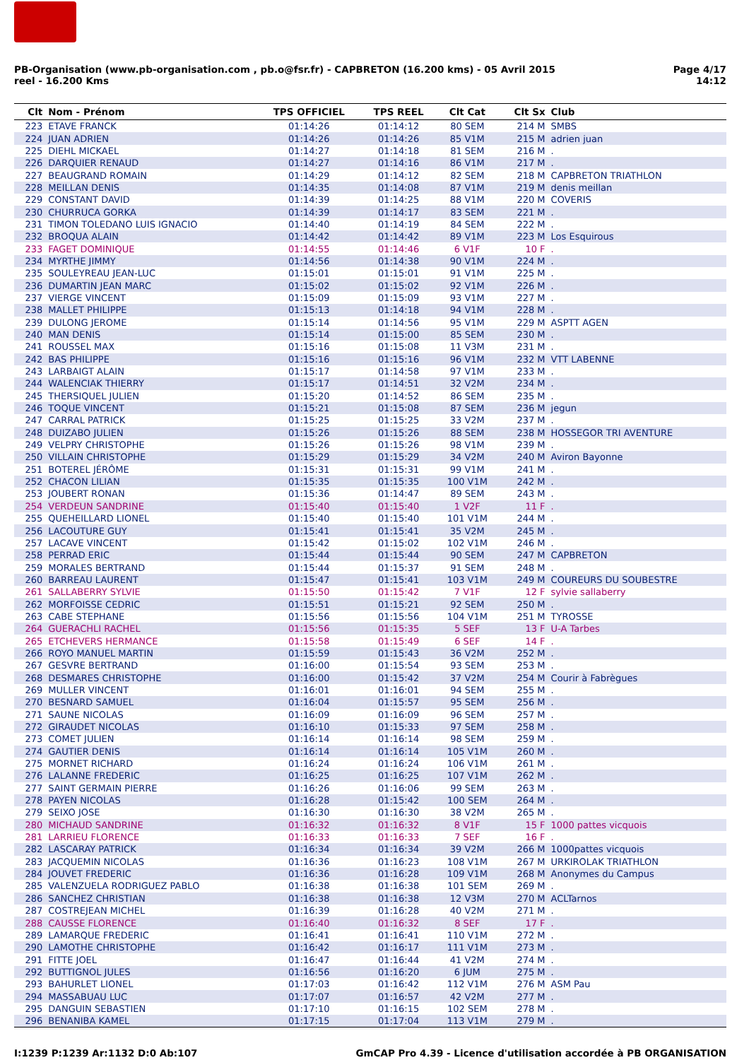PB-Organisation (www.pb-organisation.com , pb.o@fsr.fr) - CAPBRETON (16.200 kms) - 05 Avril 2015
reel - 16.200 Kms
Page 4/17
14:12
| Clt | Nom - Prénom | TPS OFFICIEL | TPS REEL | Clt Cat | Clt Sx | Club |
| --- | --- | --- | --- | --- | --- | --- |
| 223 | ETAVE FRANCK | 01:14:26 | 01:14:12 | 80 SEM | 214 M | SMBS |
| 224 | JUAN ADRIEN | 01:14:26 | 01:14:26 | 85 V1M | 215 M | adrien juan |
| 225 | DIEHL MICKAEL | 01:14:27 | 01:14:18 | 81 SEM | 216 M | . |
| 226 | DARQUIER RENAUD | 01:14:27 | 01:14:16 | 86 V1M | 217 M | . |
| 227 | BEAUGRAND ROMAIN | 01:14:29 | 01:14:12 | 82 SEM | 218 M | CAPBRETON TRIATHLON |
| 228 | MEILLAN DENIS | 01:14:35 | 01:14:08 | 87 V1M | 219 M | denis meillan |
| 229 | CONSTANT DAVID | 01:14:39 | 01:14:25 | 88 V1M | 220 M | COVERIS |
| 230 | CHURRUCA GORKA | 01:14:39 | 01:14:17 | 83 SEM | 221 M | . |
| 231 | TIMON TOLEDANO LUIS IGNACIO | 01:14:40 | 01:14:19 | 84 SEM | 222 M | . |
| 232 | BROQUA ALAIN | 01:14:42 | 01:14:42 | 89 V1M | 223 M | Los Esquirous |
| 233 | FAGET DOMINIQUE | 01:14:55 | 01:14:46 | 6 V1F | 10 F | . |
| 234 | MYRTHE JIMMY | 01:14:56 | 01:14:38 | 90 V1M | 224 M | . |
| 235 | SOULEYREAU JEAN-LUC | 01:15:01 | 01:15:01 | 91 V1M | 225 M | . |
| 236 | DUMARTIN JEAN MARC | 01:15:02 | 01:15:02 | 92 V1M | 226 M | . |
| 237 | VIERGE VINCENT | 01:15:09 | 01:15:09 | 93 V1M | 227 M | . |
| 238 | MALLET PHILIPPE | 01:15:13 | 01:14:18 | 94 V1M | 228 M | . |
| 239 | DULONG JEROME | 01:15:14 | 01:14:56 | 95 V1M | 229 M | ASPTT AGEN |
| 240 | MAN DENIS | 01:15:14 | 01:15:00 | 85 SEM | 230 M | . |
| 241 | ROUSSEL MAX | 01:15:16 | 01:15:08 | 11 V3M | 231 M | . |
| 242 | BAS PHILIPPE | 01:15:16 | 01:15:16 | 96 V1M | 232 M | VTT LABENNE |
| 243 | LARBAIGT ALAIN | 01:15:17 | 01:14:58 | 97 V1M | 233 M | . |
| 244 | WALENCIAK THIERRY | 01:15:17 | 01:14:51 | 32 V2M | 234 M | . |
| 245 | THERSIQUEL JULIEN | 01:15:20 | 01:14:52 | 86 SEM | 235 M | . |
| 246 | TOQUE VINCENT | 01:15:21 | 01:15:08 | 87 SEM | 236 M | jegun |
| 247 | CARRAL PATRICK | 01:15:25 | 01:15:25 | 33 V2M | 237 M | . |
| 248 | DUIZABO JULIEN | 01:15:26 | 01:15:26 | 88 SEM | 238 M | HOSSEGOR TRI AVENTURE |
| 249 | VELPRY CHRISTOPHE | 01:15:26 | 01:15:26 | 98 V1M | 239 M | . |
| 250 | VILLAIN CHRISTOPHE | 01:15:29 | 01:15:29 | 34 V2M | 240 M | Aviron Bayonne |
| 251 | BOTEREL JÉRÔME | 01:15:31 | 01:15:31 | 99 V1M | 241 M | . |
| 252 | CHACON LILIAN | 01:15:35 | 01:15:35 | 100 V1M | 242 M | . |
| 253 | JOUBERT RONAN | 01:15:36 | 01:14:47 | 89 SEM | 243 M | . |
| 254 | VERDEUN SANDRINE | 01:15:40 | 01:15:40 | 1 V2F | 11 F | . |
| 255 | QUEHEILLARD LIONEL | 01:15:40 | 01:15:40 | 101 V1M | 244 M | . |
| 256 | LACOUTURE GUY | 01:15:41 | 01:15:41 | 35 V2M | 245 M | . |
| 257 | LACAVE VINCENT | 01:15:42 | 01:15:02 | 102 V1M | 246 M | . |
| 258 | PERRAD ERIC | 01:15:44 | 01:15:44 | 90 SEM | 247 M | CAPBRETON |
| 259 | MORALES BERTRAND | 01:15:44 | 01:15:37 | 91 SEM | 248 M | . |
| 260 | BARREAU LAURENT | 01:15:47 | 01:15:41 | 103 V1M | 249 M | COUREURS DU SOUBESTRE |
| 261 | SALLABERRY SYLVIE | 01:15:50 | 01:15:42 | 7 V1F | 12 F | sylvie sallaberry |
| 262 | MORFOISSE CEDRIC | 01:15:51 | 01:15:21 | 92 SEM | 250 M | . |
| 263 | CABE STEPHANE | 01:15:56 | 01:15:56 | 104 V1M | 251 M | TYROSSE |
| 264 | GUERACHLI RACHEL | 01:15:56 | 01:15:35 | 5 SEF | 13 F | U-A Tarbes |
| 265 | ETCHEVERS HERMANCE | 01:15:58 | 01:15:49 | 6 SEF | 14 F | . |
| 266 | ROYO MANUEL MARTIN | 01:15:59 | 01:15:43 | 36 V2M | 252 M | . |
| 267 | GESVRE BERTRAND | 01:16:00 | 01:15:54 | 93 SEM | 253 M | . |
| 268 | DESMARES CHRISTOPHE | 01:16:00 | 01:15:42 | 37 V2M | 254 M | Courir à Fabrègues |
| 269 | MULLER VINCENT | 01:16:01 | 01:16:01 | 94 SEM | 255 M | . |
| 270 | BESNARD SAMUEL | 01:16:04 | 01:15:57 | 95 SEM | 256 M | . |
| 271 | SAUNE NICOLAS | 01:16:09 | 01:16:09 | 96 SEM | 257 M | . |
| 272 | GIRAUDET NICOLAS | 01:16:10 | 01:15:33 | 97 SEM | 258 M | . |
| 273 | COMET JULIEN | 01:16:14 | 01:16:14 | 98 SEM | 259 M | . |
| 274 | GAUTIER DENIS | 01:16:14 | 01:16:14 | 105 V1M | 260 M | . |
| 275 | MORNET RICHARD | 01:16:24 | 01:16:24 | 106 V1M | 261 M | . |
| 276 | LALANNE FREDERIC | 01:16:25 | 01:16:25 | 107 V1M | 262 M | . |
| 277 | SAINT GERMAIN PIERRE | 01:16:26 | 01:16:06 | 99 SEM | 263 M | . |
| 278 | PAYEN NICOLAS | 01:16:28 | 01:15:42 | 100 SEM | 264 M | . |
| 279 | SEIXO JOSE | 01:16:30 | 01:16:30 | 38 V2M | 265 M | . |
| 280 | MICHAUD SANDRINE | 01:16:32 | 01:16:32 | 8 V1F | 15 F | 1000 pattes vicquois |
| 281 | LARRIEU FLORENCE | 01:16:33 | 01:16:33 | 7 SEF | 16 F | . |
| 282 | LASCARAY PATRICK | 01:16:34 | 01:16:34 | 39 V2M | 266 M | 1000pattes vicquois |
| 283 | JACQUEMIN NICOLAS | 01:16:36 | 01:16:23 | 108 V1M | 267 M | URKIROLAK TRIATHLON |
| 284 | JOUVET FREDERIC | 01:16:36 | 01:16:28 | 109 V1M | 268 M | Anonymes du Campus |
| 285 | VALENZUELA RODRIGUEZ PABLO | 01:16:38 | 01:16:38 | 101 SEM | 269 M | . |
| 286 | SANCHEZ CHRISTIAN | 01:16:38 | 01:16:38 | 12 V3M | 270 M | ACLTarnos |
| 287 | COSTREJEAN MICHEL | 01:16:39 | 01:16:28 | 40 V2M | 271 M | . |
| 288 | CAUSSE FLORENCE | 01:16:40 | 01:16:32 | 8 SEF | 17 F | . |
| 289 | LAMARQUE FREDERIC | 01:16:41 | 01:16:41 | 110 V1M | 272 M | . |
| 290 | LAMOTHE CHRISTOPHE | 01:16:42 | 01:16:17 | 111 V1M | 273 M | . |
| 291 | FITTE JOEL | 01:16:47 | 01:16:44 | 41 V2M | 274 M | . |
| 292 | BUTTIGNOL JULES | 01:16:56 | 01:16:20 | 6 JUM | 275 M | . |
| 293 | BAHURLET LIONEL | 01:17:03 | 01:16:42 | 112 V1M | 276 M | ASM Pau |
| 294 | MASSABUAU LUC | 01:17:07 | 01:16:57 | 42 V2M | 277 M | . |
| 295 | DANGUIN SEBASTIEN | 01:17:10 | 01:16:15 | 102 SEM | 278 M | . |
| 296 | BENANIBA KAMEL | 01:17:15 | 01:17:04 | 113 V1M | 279 M | . |
I:1239 P:1239 Ar:1132 D:0 Ab:107
GmCAP Pro 4.39 - Licence d'utilisation accordée à PB ORGANISATION